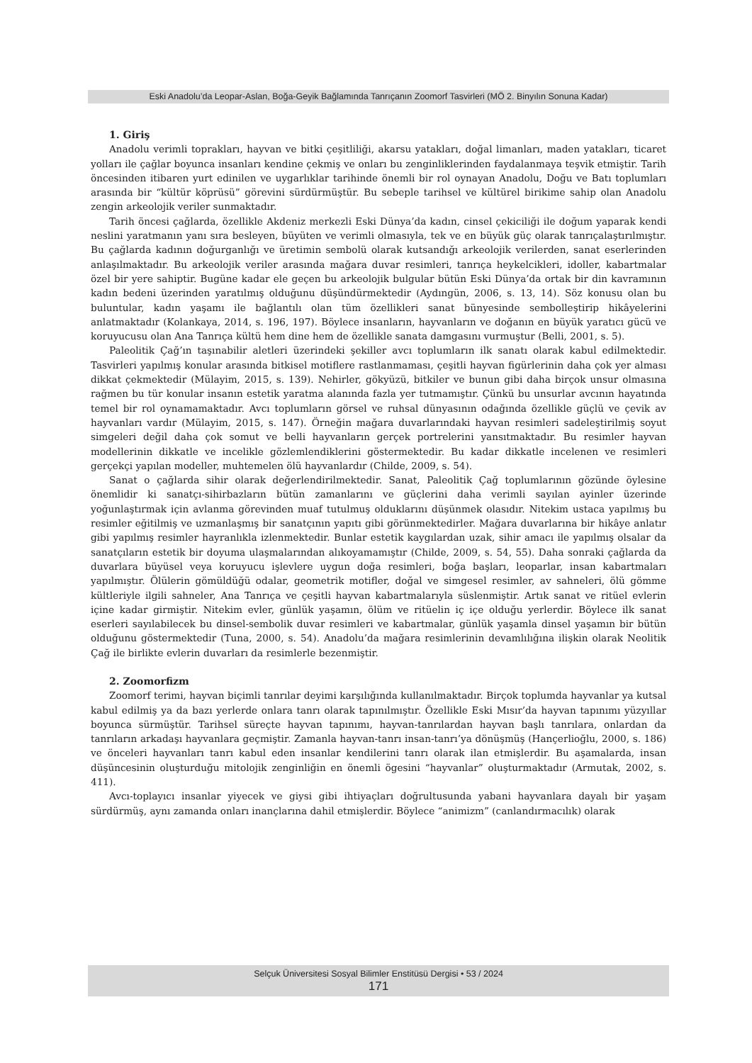Eski Anadolu’da Leopar-Aslan, Boğa-Geyik Bağlamında Tanrıçanın Zoomorf Tasvirleri (MÖ 2. Binyılın Sonuna Kadar)
1. Giriş
Anadolu verimli toprakları, hayvan ve bitki çeşitliliği, akarsu yatakları, doğal limanları, maden yatakları, ticaret yolları ile çağlar boyunca insanları kendine çekmiş ve onları bu zenginliklerinden faydalanmaya teşvik etmiştir. Tarih öncesinden itibaren yurt edinilen ve uygarlıklar tarihinde önemli bir rol oynayan Anadolu, Doğu ve Batı toplumları arasında bir “kültür köprüsü” görevini sürdürmüştür. Bu sebeple tarihsel ve kültürel birikime sahip olan Anadolu zengin arkeolojik veriler sunmaktadır.
Tarih öncesi çağlarda, özellikle Akdeniz merkezli Eski Dünya’da kadın, cinsel çekiciliği ile doğum yaparak kendi neslini yaratmanın yanı sıra besleyen, büyüten ve verimli olmasıyla, tek ve en büyük güç olarak tanrıçalaştırılmıştır. Bu çağlarda kadının doğurganlığı ve üretimin sembolü olarak kutsandığı arkeolojik verilerden, sanat eserlerinden anlaşılmaktadır. Bu arkeolojik veriler arasında mağara duvar resimleri, tanrıça heykelcikleri, idoller, kabartmalar özel bir yere sahiptir. Bugüne kadar ele geçen bu arkeolojik bulgular bütün Eski Dünya’da ortak bir din kavramının kadın bedeni üzerinden yaratılmış olduğunu düşündürmektedir (Aydıngün, 2006, s. 13, 14). Söz konusu olan bu buluntular, kadın yaşamı ile bağlantılı olan tüm özellikleri sanat bünyesinde sembolleştirip hikâyelerini anlatmaktadır (Kolankaya, 2014, s. 196, 197). Böylece insanların, hayvanların ve doğanın en büyük yaratıcı gücü ve koruyucusu olan Ana Tanrıça kültü hem dine hem de özellikle sanata damgasını vurmuştur (Belli, 2001, s. 5).
Paleolitik Çağ’ın taşınabilir aletleri üzerindeki şekiller avcı toplumların ilk sanatı olarak kabul edilmektedir. Tasvirleri yapılmış konular arasında bitkisel motiflere rastlanmaması, çeşitli hayvan figürlerinin daha çok yer alması dikkat çekmektedir (Mülayim, 2015, s. 139). Nehirler, gökyüzü, bitkiler ve bunun gibi daha birçok unsur olmasına rağmen bu tür konular insanın estetik yaratma alanında fazla yer tutmamıştır. Çünkü bu unsurlar avcının hayatında temel bir rol oynamamaktadır. Avcı toplumların görsel ve ruhsal dünyasının odağında özellikle güçlü ve çevik av hayvanları vardır (Mülayim, 2015, s. 147). Örneğin mağara duvarlarındaki hayvan resimleri sadeleştirilmiş soyut simgeleri değil daha çok somut ve belli hayvanların gerçek portrelerini yansıtmaktadır. Bu resimler hayvan modellerinin dikkatle ve incelikle gözlemlendiklerini göstermektedir. Bu kadar dikkatle incelenen ve resimleri gerçekçi yapılan modeller, muhtemelen ölü hayvanlardır (Childe, 2009, s. 54).
Sanat o çağlarda sihir olarak değerlendirilmektedir. Sanat, Paleolitik Çağ toplumlarının gözünde öylesine önemlidir ki sanatçı-sihirbazların bütün zamanlarını ve güçlerini daha verimli sayılan ayinler üzerinde yoğunlaştırmak için avlanma görevinden muaf tutulmuş olduklarını düşünmek olasıdır. Nitekim ustaca yapılmış bu resimler eğitilmiş ve uzmanlaşmış bir sanatçının yapıtı gibi görünmektedirler. Mağara duvarlarına bir hikâye anlatır gibi yapılmış resimler hayranlıkla izlenmektedir. Bunlar estetik kaygılardan uzak, sihir amacı ile yapılmış olsalar da sanatçıların estetik bir doyuma ulaşmalarından alıkoyamamıştır (Childe, 2009, s. 54, 55). Daha sonraki çağlarda da duvarlara büyüsel veya koruyucu işlevlere uygun doğa resimleri, boğa başları, leoparlar, insan kabartmaları yapılmıştır. Ölülerin gömüldüğü odalar, geometrik motifler, doğal ve simgesel resimler, av sahneleri, ölü gömme kültleriyle ilgili sahneler, Ana Tanrıça ve çeşitli hayvan kabartmalarıyla süslenmiştir. Artık sanat ve ritüel evlerin içine kadar girmiştir. Nitekim evler, günlük yaşamın, ölüm ve ritüelin iç içe olduğu yerlerdir. Böylece ilk sanat eserleri sayılabilecek bu dinsel-sembolik duvar resimleri ve kabartmalar, günlük yaşamla dinsel yaşamın bir bütün olduğunu göstermektedir (Tuna, 2000, s. 54). Anadolu’da mağara resimlerinin devamlılığına ilişkin olarak Neolitik Çağ ile birlikte evlerin duvarları da resimlerle bezenmiştir.
2. Zoomorfizm
Zoomorf terimi, hayvan biçimli tanrılar deyimi karşılığında kullanılmaktadır. Birçok toplumda hayvanlar ya kutsal kabul edilmiş ya da bazı yerlerde onlara tanrı olarak tapınılmıştır. Özellikle Eski Mısır’da hayvan tapınımı yüzyıllar boyunca sürmüştür. Tarihsel süreçte hayvan tapınımı, hayvan-tanrılardan hayvan başlı tanrılara, onlardan da tanrıların arkadaşı hayvanlara geçmiştir. Zamanla hayvan-tanrı insan-tanrı’ya dönüşmüş (Hançerlioğlu, 2000, s. 186) ve önceleri hayvanları tanrı kabul eden insanlar kendilerini tanrı olarak ilan etmişlerdir. Bu aşamalarda, insan düşüncesinin oluşturduğu mitolojik zenginliğin en önemli ögesini “hayvanlar” oluşturmaktadır (Armutak, 2002, s. 411).
Avcı-toplayıcı insanlar yiyecek ve giysi gibi ihtiyaçları doğrultusunda yabani hayvanlara dayalı bir yaşam sürdürmüş, aynı zamanda onları inançlarına dahil etmişlerdir. Böylece “animizm” (canlandırmacılık) olarak
Selçuk Üniversitesi Sosyal Bilimler Enstitüsü Dergisi • 53 / 2024
171